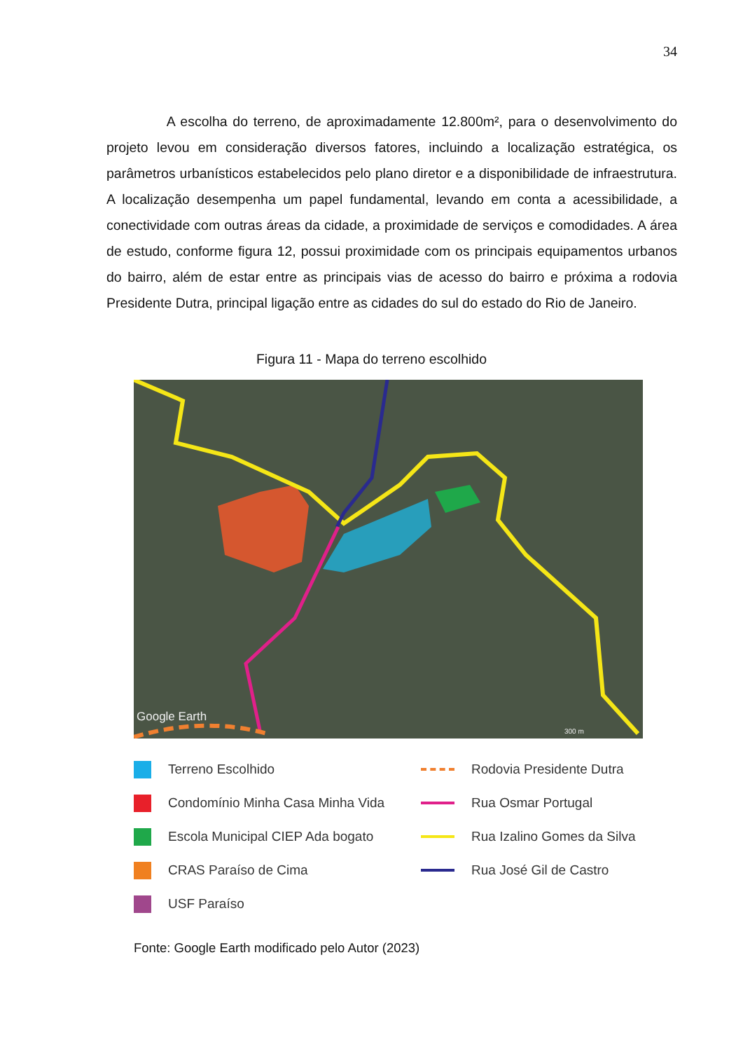34
A escolha do terreno, de aproximadamente 12.800m², para o desenvolvimento do projeto levou em consideração diversos fatores, incluindo a localização estratégica, os parâmetros urbanísticos estabelecidos pelo plano diretor e a disponibilidade de infraestrutura. A localização desempenha um papel fundamental, levando em conta a acessibilidade, a conectividade com outras áreas da cidade, a proximidade de serviços e comodidades. A área de estudo, conforme figura 12, possui proximidade com os principais equipamentos urbanos do bairro, além de estar entre as principais vias de acesso do bairro e próxima a rodovia Presidente Dutra, principal ligação entre as cidades do sul do estado do Rio de Janeiro.
Figura 11 - Mapa do terreno escolhido
Google Earth
300 m
Terreno Escolhido
Condomínio Minha Casa Minha Vida
Escola Municipal CIEP Ada bogato
CRAS Paraíso de Cima
USF Paraíso
Rodovia Presidente Dutra
Rua Osmar Portugal
Rua Izalino Gomes da Silva
Rua José Gil de Castro
Fonte: Google Earth modificado pelo Autor (2023)